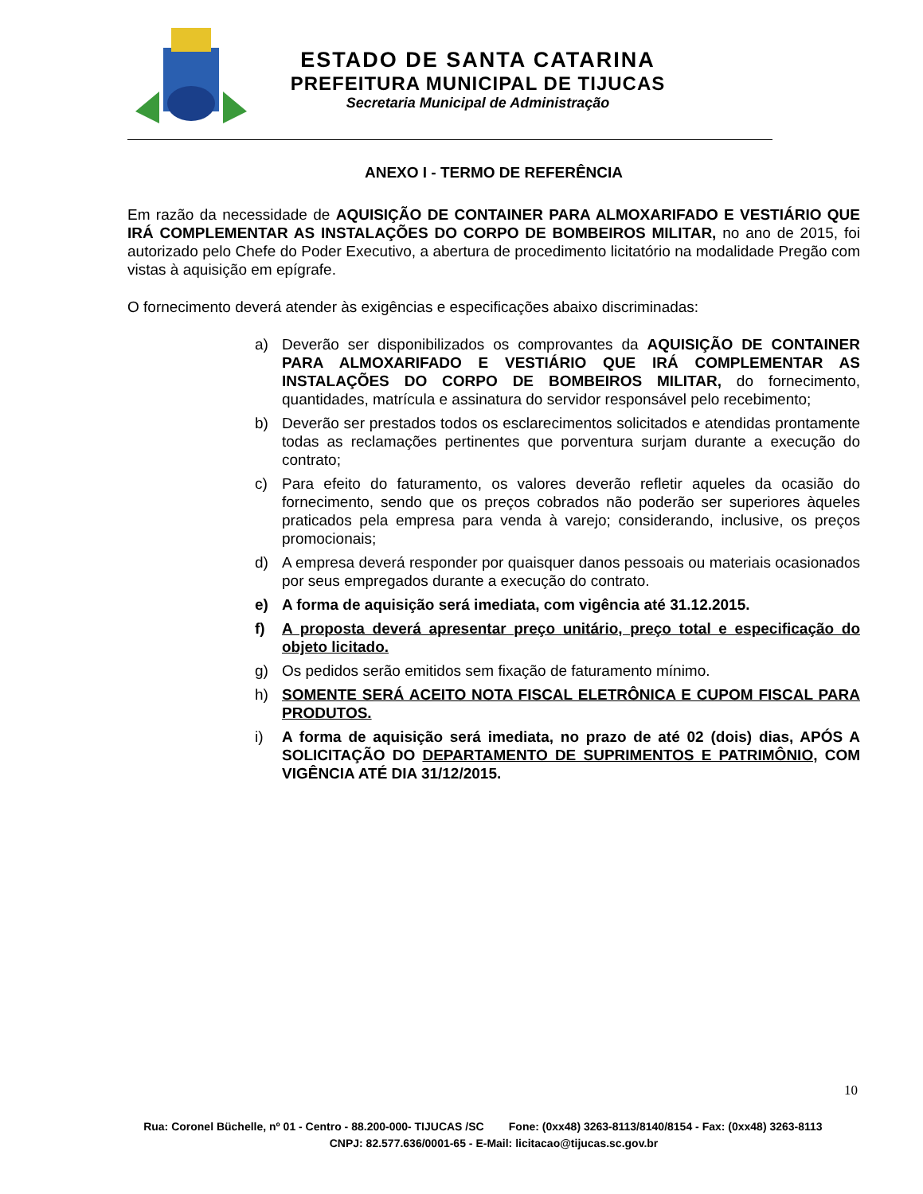ESTADO DE SANTA CATARINA
PREFEITURA MUNICIPAL DE TIJUCAS
Secretaria Municipal de Administração
ANEXO I - TERMO DE REFERÊNCIA
Em razão da necessidade de AQUISIÇÃO DE CONTAINER PARA ALMOXARIFADO E VESTIÁRIO QUE IRÁ COMPLEMENTAR AS INSTALAÇÕES DO CORPO DE BOMBEIROS MILITAR, no ano de 2015, foi autorizado pelo Chefe do Poder Executivo, a abertura de procedimento licitatório na modalidade Pregão com vistas à aquisição em epígrafe.
O fornecimento deverá atender às exigências e especificações abaixo discriminadas:
a) Deverão ser disponibilizados os comprovantes da AQUISIÇÃO DE CONTAINER PARA ALMOXARIFADO E VESTIÁRIO QUE IRÁ COMPLEMENTAR AS INSTALAÇÕES DO CORPO DE BOMBEIROS MILITAR, do fornecimento, quantidades, matrícula e assinatura do servidor responsável pelo recebimento;
b) Deverão ser prestados todos os esclarecimentos solicitados e atendidas prontamente todas as reclamações pertinentes que porventura surjam durante a execução do contrato;
c) Para efeito do faturamento, os valores deverão refletir aqueles da ocasião do fornecimento, sendo que os preços cobrados não poderão ser superiores àqueles praticados pela empresa para venda à varejo; considerando, inclusive, os preços promocionais;
d) A empresa deverá responder por quaisquer danos pessoais ou materiais ocasionados por seus empregados durante a execução do contrato.
e) A forma de aquisição será imediata, com vigência até 31.12.2015.
f) A proposta deverá apresentar preço unitário, preço total e especificação do objeto licitado.
g) Os pedidos serão emitidos sem fixação de faturamento mínimo.
h) SOMENTE SERÁ ACEITO NOTA FISCAL ELETRÔNICA E CUPOM FISCAL PARA PRODUTOS.
i) A forma de aquisição será imediata, no prazo de até 02 (dois) dias, APÓS A SOLICITAÇÃO DO DEPARTAMENTO DE SUPRIMENTOS E PATRIMÔNIO, COM VIGÊNCIA ATÉ DIA 31/12/2015.
10
Rua: Coronel Büchelle, nº 01 - Centro - 88.200-000- TIJUCAS /SC Fone: (0xx48) 3263-8113/8140/8154 - Fax: (0xx48) 3263-8113 CNPJ: 82.577.636/0001-65 - E-Mail: licitacao@tijucas.sc.gov.br